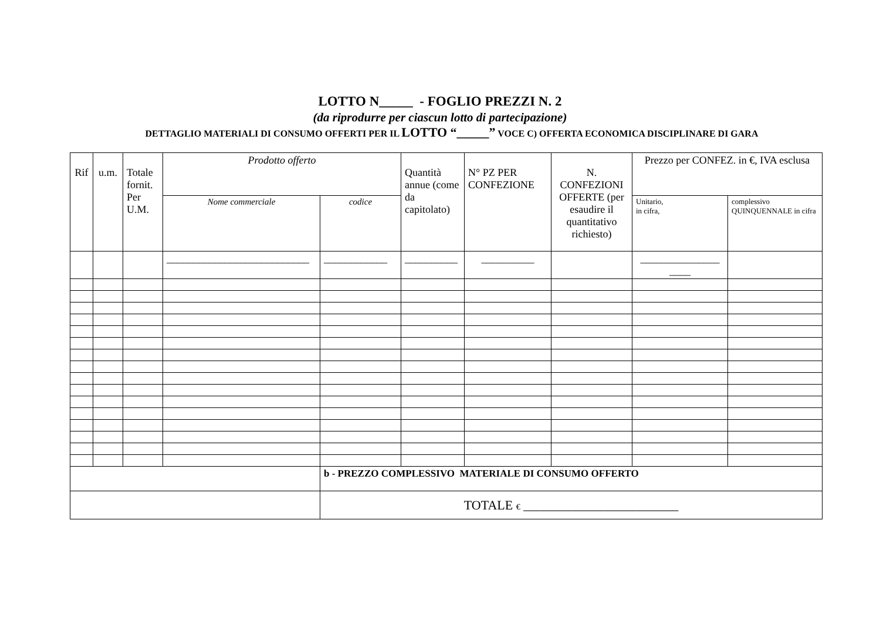LOTTO N_____ - FOGLIO PREZZI N. 2
(da riprodurre per ciascun lotto di partecipazione)
DETTAGLIO MATERIALI DI CONSUMO OFFERTI PER IL LOTTO “_____” VOCE C) OFFERTA ECONOMICA DISCIPLINARE DI GARA
| Rif | u.m. | Totale fornit. Per U.M. | Prodotto offerto | | Quantità annue (come da capitolato) | N° PZ PER CONFEZIONE | N. CONFEZIONI OFFERTE (per esaudire il quantitativo richiesto) | Prezzo per CONFEZ. in €, IVA esclusa | |
| --- | --- | --- | --- | --- | --- | --- | --- | --- | --- |
| | | | Nome commerciale | codice | | | | Unitario, in cifra, | complessivo QUINQUENNALE in cifra |
| | | | ___________________________ | ____________ | __________ | __________ | | _______________ ____ | |
| | | | | b - PREZZO COMPLESSIVO MATERIALE DI CONSUMO OFFERTO | | | | | |
| | | | | TOTALE € ________________________ | | | | | |